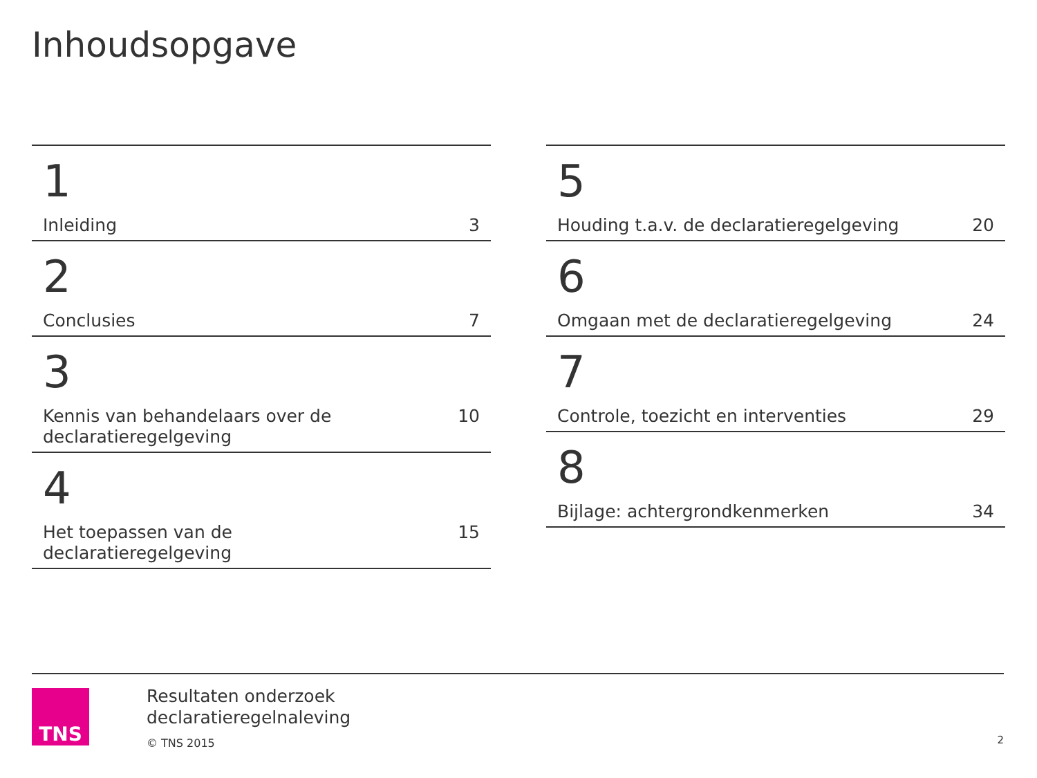Inhoudsopgave
1
Inleiding 3
2
Conclusies 7
3
Kennis van behandelaars over de declaratieregelgeving 10
4
Het toepassen van de declaratieregelgeving 15
5
Houding t.a.v. de declaratieregelgeving 20
6
Omgaan met de declaratieregelgeving 24
7
Controle, toezicht en interventies 29
8
Bijlage: achtergrondkenmerken 34
TNS
Resultaten onderzoek
declaratieregelnaleving
© TNS 2015
2